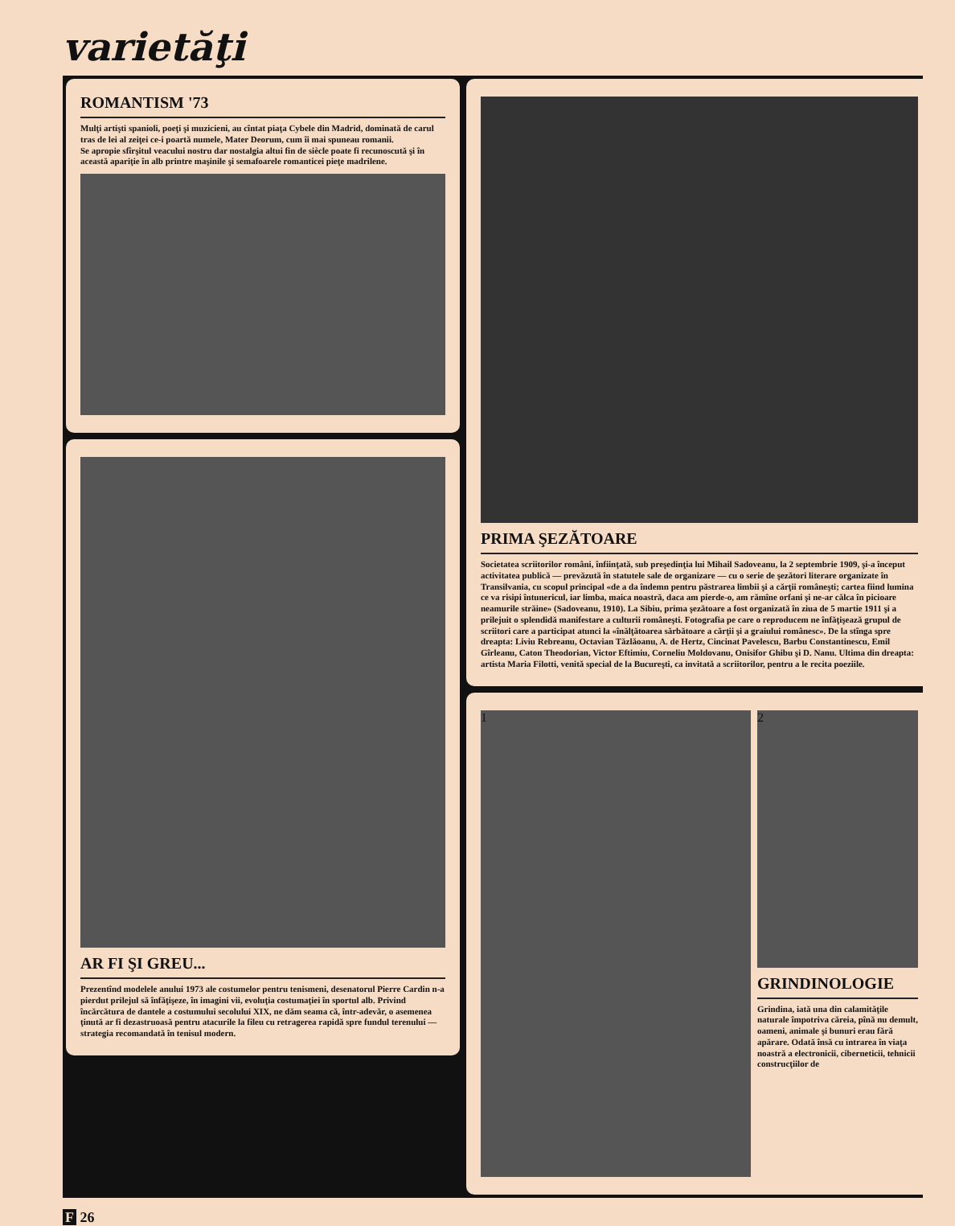varietăţi
ROMANTISM '73
Mulţi artişti spanioli, poeţi şi muzicieni, au cîntat piaţa Cybele din Madrid, dominată de carul tras de lei al zeiţei ce-i poartă numele, Mater Deorum, cum îi mai spuneau romanii.
Se apropie sfîrşitul veacului nostru dar nostalgia altui fin de siècle poate fi recunoscută şi în această apariţie în alb printre maşinile şi semafoarele romanticei pieţe madrilene.
AR FI ŞI GREU...
Prezentînd modelele anului 1973 ale costumelor pentru tenismeni, desenatorul Pierre Cardin n-a pierdut prilejul să înfăţişeze, în imagini vii, evoluţia costumaţiei în sportul alb. Privind încărcătura de dantele a costumului secolului XIX, ne dăm seama că, într-adevăr, o asemenea ţinută ar fi dezastruoasă pentru atacurile la fileu cu retragerea rapidă spre fundul terenului — strategia recomandată în tenisul modern.
PRIMA ŞEZĂTOARE
Societatea scriitorilor români, înfiinţată, sub preşedinţia lui Mihail Sadoveanu, la 2 septembrie 1909, şi-a început activitatea publică — prevăzută în statutele sale de organizare — cu o serie de şezători literare organizate în Transilvania, cu scopul principal «de a da îndemn pentru păstrarea limbii şi a cărţii româneşti; cartea fiind lumina ce va risipi întunericul, iar limba, maica noastră, daca am pierde-o, am rămîne orfani şi ne-ar călca în picioare neamurile străine» (Sadoveanu, 1910). La Sibiu, prima şezătoare a fost organizată în ziua de 5 martie 1911 şi a prilejuit o splendidă manifestare a culturii româneşti. Fotografia pe care o reproducem ne înfăţişează grupul de scriitori care a participat atunci la «înălţătoarea sărbătoare a cărţii şi a graiului românesc». De la stînga spre dreapta: Liviu Rebreanu, Octavian Tăzlăoanu, A. de Hertz, Cincinat Pavelescu, Barbu Constantinescu, Emil Gîrleanu, Caton Theodorian, Victor Eftimiu, Corneliu Moldovanu, Onisifor Ghibu şi D. Nanu. Ultima din dreapta: artista Maria Filotti, venită special de la Bucureşti, ca invitată a scriitorilor, pentru a le recita poeziile.
1
2
GRINDINOLOGIE
Grindina, iată una din calamităţile naturale împotriva căreia, pînă nu demult, oameni, animale şi bunuri erau fără apărare. Odată însă cu intrarea în viaţa noastră a electronicii, ciberneticii, tehnicii construcţiilor de
F 26